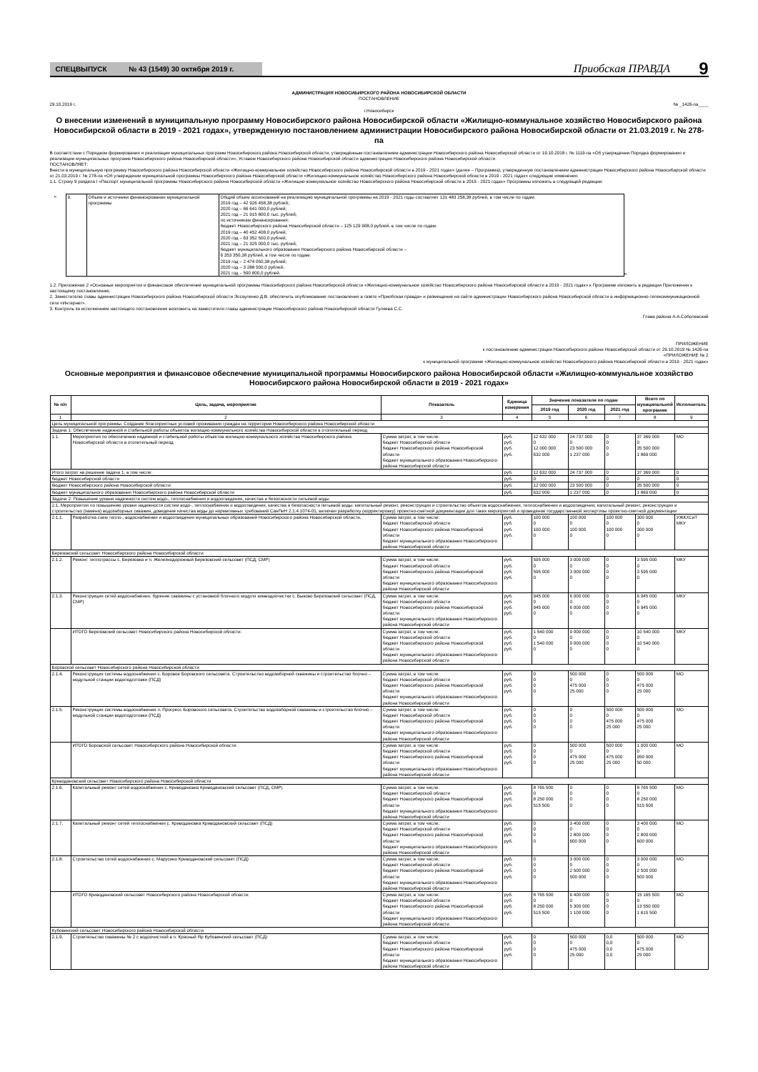СПЕЦВЫПУСК № 43 (1549) 30 октября 2019 г. Приобская ПРАВДА 9
АДМИНИСТРАЦИЯ НОВОСИБИРСКОГО РАЙОНА НОВОСИБИРСКОЙ ОБЛАСТИ
ПОСТАНОВЛЕНИЕ
29.10.2019 г. № _1426-па____
г.Новосибирск
О внесении изменений в муниципальную программу Новосибирского района Новосибирской области «Жилищно-коммунальное хозяйство Новосибирского района Новосибирской области в 2019 - 2021 годах», утвержденную постановлением администрации Новосибирского района Новосибирской области от 21.03.2019 г. № 278-па
В соответствии с Порядком формирования и реализации муниципальных программ Новосибирского района Новосибирской области, утверждённым постановлением администрации Новосибирского района Новосибирской области от 19.10.2018 г. № 1119-па «Об утверждении Порядка формирования и реализации муниципальных программ Новосибирского района Новосибирской области», Уставом Новосибирского района Новосибирской области администрация Новосибирского района Новосибирской области
ПОСТАНОВЛЯЕТ:
Внести в муниципальную программу Новосибирского района Новосибирской области «Жилищно-коммунальное хозяйство Новосибирского района Новосибирской области в 2019 - 2021 годах» (далее – Программа), утвержденную постановлением администрации Новосибирского района Новосибирской области от 21.03.2019 г. № 278-па «Об утверждении муниципальной программы Новосибирского района Новосибирской области «Жилищно-коммунальное хозяйство Новосибирского района Новосибирской области в 2019 - 2021 годах» следующие изменения:
1.1. Строку 9 раздела I «Паспорт муниципальной программы Новосибирского района Новосибирской области «Жилищно-коммунальное хозяйство Новосибирского района Новосибирской области в 2019 - 2021 годах» Программы изложить в следующей редакции:
«
| 9. | Объем и источники финансирования муниципальной программы | Общий объем ассигнований на реализацию муниципальной программы на 2019 - 2021 годы составляет 131 483 258,38 рублей, в том числе по годам: 2019 год – 42 926 458,38 рублей; 2020 год – 66 641 000,0 рублей; 2021 год – 21 915 800,0 тыс. рублей; по источникам финансирования: бюджет Новосибирского района Новосибирской области – 125 129 908,0 рублей, в том числе по годам: 2019 год – 40 452 408,0 рублей; 2020 год – 63 352 500,0 рублей; 2021 год – 21 325 000,0 тыс. рублей; бюджет муниципального образования Новосибирского района Новосибирской области – 6 353 350,38 рублей, в том числе по годам: 2019 год – 2 474 050,38 рублей; 2020 год – 3 288 500,0 рублей; 2021 год – 590 800,0 рублей. |
».
1.2. Приложение 2 «Основные мероприятия и финансовое обеспечение муниципальной программы Новосибирского района Новосибирской области «Жилищно-коммунальное хозяйство Новосибирского района Новосибирской области в 2019 - 2021 годах» к Программе изложить в редакции Приложения к настоящему постановлению.
2. Заместителю главы администрации Новосибирского района Новосибирской области Эссауленко Д.В. обеспечить опубликование постановления в газете «Приобская правда» и размещение на сайте администрации Новосибирского района Новосибирской области в информационно-телекоммуникационной сети «Интернет».
3. Контроль за исполнением настоящего постановления возложить на заместителя главы администрации Новосибирского района Новосибирской области Гуляева С.С.
Глава района А.А.Соболевский
ПРИЛОЖЕНИЕ
к постановлению администрации Новосибирского района Новосибирской области от 29.10.2019 № 1426-па
«ПРИЛОЖЕНИЕ № 2
к муниципальной программе «Жилищно-коммунальное хозяйство Новосибирского района Новосибирской области в 2019 - 2021 годах»
Основные мероприятия и финансовое обеспечение муниципальной программы Новосибирского района Новосибирской области «Жилищно-коммунальное хозяйство Новосибирского района Новосибирской области в 2019 - 2021 годах»
| № п/п | Цель, задача, мероприятие | Показатель | Единица измерения | Значение показателя по годам | | | Всего по муниципальной программе | Исполнитель |
| --- | --- | --- | --- | --- | --- | --- | --- | --- |
| | | | | 2019 год | 2020 год | 2021 год | | |
| 1 | 2 | 3 | 4 | 5 | 6 | 7 | 8 | 9 |
| Цель муниципальной программы. Создание благоприятных условий проживания граждан на территории Новосибирского района Новосибирской области | | | | | | | | |
| Задача 1: Обеспечение надежной и стабильной работы объектов жилищно-коммунального хозяйства Новосибирской области в отопительный период | | | | | | | | |
| 1.1. | Мероприятия по обеспечению надежной и стабильной работы объектов жилищно-коммунального хозяйства Новосибирского района Новосибирской области в отопительный период | Сумма затрат, в том числе: бюджет Новосибирской области бюджет Новосибирского района Новосибирской области бюджет муниципального образования Новосибирского района Новосибирской области | руб. руб. руб. руб. | 12 632 000 0 12 000 000 632 000 | 24 737 000 0 23 500 000 1 237 000 | 0 0 0 0 | 37 369 000 0 35 500 000 1 869 000 | МО |
| Итого затрат на решение задачи 1, в том числе: | | | руб. | 12 632 000 | 24 737 000 | 0 | 37 369 000 | 0 |
| бюджет Новосибирской области | | | руб. | 0 | | 0 | 0 | 0 |
| бюджет Новосибирского района Новосибирской области | | | руб. | 12 000 000 | 23 500 000 | 0 | 35 500 000 | 0 |
| бюджет муниципального образования Новосибирского района Новосибирской области | | | руб. | 632 000 | 1 237 000 | 0 | 1 869 000 | 0 |
| Задача 2: Повышение уровня надежности систем водо-, теплоснабжения и водоотведения, качества и безопасности питьевой воды | | | | | | | | |
| 2.1. Мероприятия по повышению уровня надежности систем водо-, теплоснабжения и водоотведения, качества и безопасности питьевой воды: капитальный ремонт, реконструкция и строительство объектов водоснабжения, теплоснабжения и водоотведения; капитальный ремонт, реконструкция и строительство (замена) водозаборных скважин, доведение качества воды до нормативных требований СанПиН 2.1.4.1074-01, включая разработку (корректировку) проектно-сметной документации для таких мероприятий и проведение государственной экспертизы проектно-сметной документации | | | | | | | | |
| 2.1.1. | Разработка схем тепло-, водоснабжения и водоотведения муниципальных образований Новосибирского района Новосибирской области. | Сумма затрат, в том числе: бюджет Новосибирской области бюджет Новосибирского района Новосибирской области бюджет муниципального образования Новосибирского района Новосибирской области | руб. руб. руб. руб. | 100 000 0 100 000 0 | 100 000 0 100 000 0 | 100 000 0 100 000 0 | 300 000 0 300 000 0 | УЖКХСиТ МКУ |
| Березовский сельсовет Новосибирского района Новосибирской области | | | | | | | | |
| 2.1.2. | Ремонт теплотрассы с. Березовка и п. Железнодорожный Березовский сельсовет (ПСД, СМР) | Сумма затрат, в том числе: бюджет Новосибирской области бюджет Новосибирского района Новосибирской области бюджет муниципального образования Новосибирского района Новосибирской области | руб. руб. руб. руб. | 595 000 0 595 000 0 | 3 000 000 0 3 000 000 0 | 0 0 0 0 | 3 595 000 0 3 595 000 0 | МКУ |
| 2.1.3. | Реконструкция сетей водоснабжения, бурение скважины с установкой блочного модуля химводоочистки с. Быково Березовский сельсовет (ПСД, СМР) | Сумма затрат, в том числе: бюджет Новосибирской области бюджет Новосибирского района Новосибирской области бюджет муниципального образования Новосибирского района Новосибирской области | руб. руб. руб. руб. | 945 000 0 945 000 0 | 6 000 000 0 6 000 000 0 | 0 0 0 0 | 6 945 000 0 6 945 000 0 | МКУ |
| | ИТОГО Березовский сельсовет Новосибирского района Новосибирской области: | Сумма затрат, в том числе: бюджет Новосибирской области бюджет Новосибирского района Новосибирской области бюджет муниципального образования Новосибирского района Новосибирской области | руб. руб. руб. руб. | 1 540 000 0 1 540 000 0 | 9 000 000 0 9 000 000 0 | 0 0 0 0 | 10 540 000 0 10 540 000 0 | МКУ |
| Боровской сельсовет Новосибирского района Новосибирской области | | | | | | | | |
| 2.1.4. | Реконструкция системы водоснабжения с. Боровое Боровского сельсовета. Строительство водозаборной скважины и строительство блочно –модульной станции водоподготовки (ПСД) | Сумма затрат, в том числе: бюджет Новосибирской области бюджет Новосибирского района Новосибирской области бюджет муниципального образования Новосибирского района Новосибирской области | руб. руб. руб. руб. | 0 0 0 0 | 500 000 0 475 000 25 000 | 0 0 0 0 | 500 000 0 475 000 25 000 | МО |
| 2.1.5. | Реконструкция системы водоснабжения п. Прогресс Боровского сельсовета. Строительство водозаборной скважины и строительство блочно –модульной станции водоподготовки (ПСД) | Сумма затрат, в том числе: бюджет Новосибирской области бюджет Новосибирского района Новосибирской области бюджет муниципального образования Новосибирского района Новосибирской области | руб. руб. руб. руб. | 0 0 0 0 | 0 0 0 0 | 500 000 0 475 000 25 000 | 500 000 0 475 000 25 000 | МО |
| | ИТОГО Боровской сельсовет Новосибирского района Новосибирской области: | Сумма затрат, в том числе: бюджет Новосибирской области бюджет Новосибирского района Новосибирской области бюджет муниципального образования Новосибирского района Новосибирской области | руб. руб. руб. руб. | 0 0 0 0 | 500 000 0 475 000 25 000 | 500 000 0 475 000 25 000 | 1 000 000 0 950 000 50 000 | МО |
| Криводановский сельсовет Новосибирского района Новосибирской области | | | | | | | | |
| 2.1.6. | Капитальный ремонт сетей водоснабжения с. Криводановка Криводановский сельсовет (ПСД, СМР) | Сумма затрат, в том числе: бюджет Новосибирской области бюджет Новосибирского района Новосибирской области бюджет муниципального образования Новосибирского района Новосибирской области | руб. руб. руб. руб. | 8 765 500 0 8 250 000 515 500 | 0 0 0 0 | 0 0 0 0 | 8 765 500 0 8 250 000 515 500 | МО |
| 2.1.7. | Капитальный ремонт сетей теплоснабжения с. Криводановка Криводановский сельсовет (ПСД) | Сумма затрат, в том числе: бюджет Новосибирской области бюджет Новосибирского района Новосибирской области бюджет муниципального образования Новосибирского района Новосибирской области | руб. руб. руб. руб. | 0 0 0 0 | 3 400 000 0 2 800 000 600 000 | 0 0 0 0 | 3 400 000 0 2 800 000 600 000 | МО |
| 2.1.8. | Строительство сетей водоснабжения с. Марусино Криводановский сельсовет (ПСД) | Сумма затрат, в том числе: бюджет Новосибирской области бюджет Новосибирского района Новосибирской области бюджет муниципального образования Новосибирского района Новосибирской области | руб. руб. руб. руб. | 0 0 0 0 | 3 000 000 0 2 500 000 500 000 | 0 0 0 0 | 3 000 000 0 2 500 000 500 000 | МО |
| | ИТОГО Криводановский сельсовет Новосибирского района Новосибирской области: | Сумма затрат, в том числе: бюджет Новосибирской области бюджет Новосибирского района Новосибирской области бюджет муниципального образования Новосибирского района Новосибирской области | руб. руб. руб. руб. | 8 765 500 0 8 250 000 515 500 | 6 400 000 0 5 300 000 1 100 000 | 0 0 0 0 | 15 165 500 0 13 550 000 1 615 500 | МО |
| Кубовинский сельсовет Новосибирского района Новосибирской области | | | | | | | | |
| 2.1.9. | Строительство скважины № 2 с водоочисткой в п. Красный Яр Кубовинский сельсовет (ПСД) | Сумма затрат, в том числе: бюджет Новосибирской области бюджет Новосибирского района Новосибирской области бюджет муниципального образования Новосибирского района Новосибирской области | руб. руб. руб. руб. | 0 0 0 0 | 500 000 0 475 000 25 000 | 0,0 0,0 0,0 0,0 | 500 000 0 475 000 25 000 | МО |